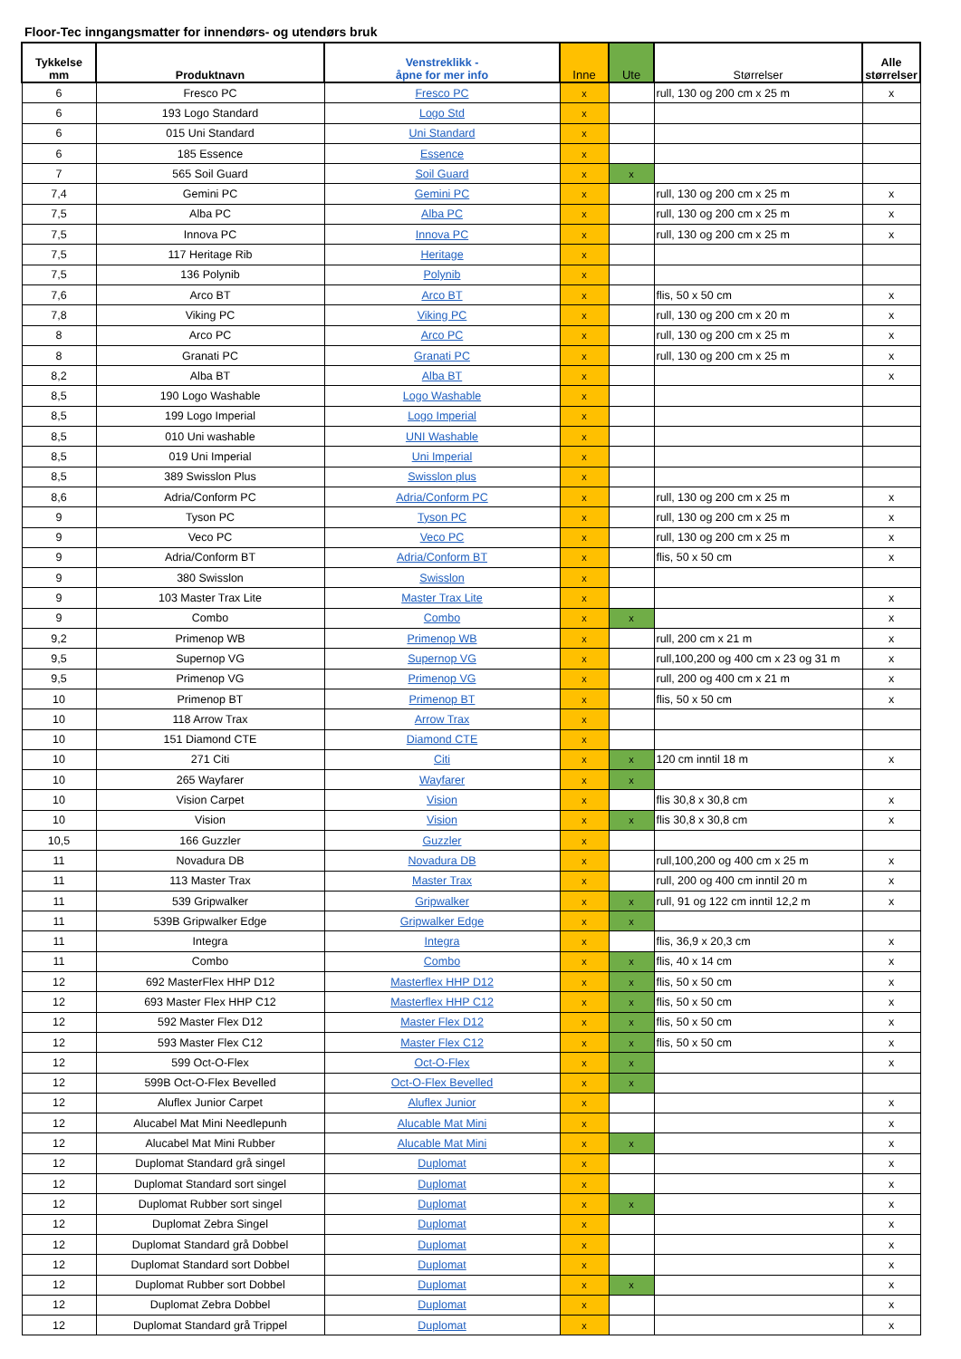Floor-Tec inngangsmatter for innendørs- og utendørs bruk
| Tykkelse mm | Produktnavn | Venstreklikk - åpne for mer info | Inne | Ute | Størrelser | Alle størrelser |
| --- | --- | --- | --- | --- | --- | --- |
| 6 | Fresco PC | Fresco PC | x | | rull, 130 og 200 cm x 25 m | x |
| 6 | 193 Logo Standard | Logo Std | x | | | |
| 6 | 015 Uni Standard | Uni Standard | x | | | |
| 6 | 185 Essence | Essence | x | | | |
| 7 | 565 Soil Guard | Soil Guard | x | x | | |
| 7,4 | Gemini PC | Gemini PC | x | | rull, 130 og 200 cm x 25 m | x |
| 7,5 | Alba PC | Alba PC | x | | rull, 130 og 200 cm x 25 m | x |
| 7,5 | Innova PC | Innova PC | x | | rull, 130 og 200 cm x 25 m | x |
| 7,5 | 117 Heritage Rib | Heritage | x | | | |
| 7,5 | 136 Polynib | Polynib | x | | | |
| 7,6 | Arco BT | Arco BT | x | | flis, 50 x 50 cm | x |
| 7,8 | Viking PC | Viking PC | x | | rull, 130 og 200 cm x 20 m | x |
| 8 | Arco PC | Arco PC | x | | rull, 130 og 200 cm x 25 m | x |
| 8 | Granati PC | Granati PC | x | | rull, 130 og 200 cm x 25 m | x |
| 8,2 | Alba BT | Alba BT | x | | | x |
| 8,5 | 190 Logo Washable | Logo Washable | x | | | |
| 8,5 | 199 Logo Imperial | Logo Imperial | x | | | |
| 8,5 | 010 Uni washable | UNI Washable | x | | | |
| 8,5 | 019 Uni Imperial | Uni Imperial | x | | | |
| 8,5 | 389 Swisslon Plus | Swisslon plus | x | | | |
| 8,6 | Adria/Conform PC | Adria/Conform PC | x | | rull, 130 og 200 cm x 25 m | x |
| 9 | Tyson PC | Tyson PC | x | | rull, 130 og 200 cm x 25 m | x |
| 9 | Veco PC | Veco PC | x | | rull, 130 og 200 cm x 25 m | x |
| 9 | Adria/Conform BT | Adria/Conform BT | x | | flis, 50 x 50 cm | x |
| 9 | 380 Swisslon | Swisslon | x | | | |
| 9 | 103 Master Trax Lite | Master Trax Lite | x | | | x |
| 9 | Combo | Combo | x | x | | x |
| 9,2 | Primenop WB | Primenop WB | x | | rull, 200 cm x 21 m | x |
| 9,5 | Supernop VG | Supernop VG | x | | rull,100,200 og 400 cm x 23 og 31 m | x |
| 9,5 | Primenop VG | Primenop VG | x | | rull, 200 og 400 cm x 21 m | x |
| 10 | Primenop BT | Primenop BT | x | | flis, 50 x 50 cm | x |
| 10 | 118 Arrow Trax | Arrow Trax | x | | | |
| 10 | 151 Diamond CTE | Diamond CTE | x | | | |
| 10 | 271 Citi | Citi | x | x | 120 cm inntil 18 m | x |
| 10 | 265 Wayfarer | Wayfarer | x | x | | |
| 10 | Vision Carpet | Vision | x | | flis 30,8 x 30,8 cm | x |
| 10 | Vision | Vision | x | x | flis 30,8 x 30,8 cm | x |
| 10,5 | 166 Guzzler | Guzzler | x | | | |
| 11 | Novadura DB | Novadura DB | x | | rull,100,200 og 400 cm x 25 m | x |
| 11 | 113 Master Trax | Master Trax | x | | rull, 200 og 400 cm inntil 20 m | x |
| 11 | 539 Gripwalker | Gripwalker | x | x | rull, 91 og 122 cm inntil 12,2 m | x |
| 11 | 539B Gripwalker Edge | Gripwalker Edge | x | x | | |
| 11 | Integra | Integra | x | | flis, 36,9 x 20,3 cm | x |
| 11 | Combo | Combo | x | x | flis, 40 x 14 cm | x |
| 12 | 692 MasterFlex HHP D12 | Masterflex HHP D12 | x | x | flis, 50 x 50 cm | x |
| 12 | 693 Master Flex HHP C12 | Masterflex HHP C12 | x | x | flis, 50 x 50 cm | x |
| 12 | 592 Master Flex D12 | Master Flex D12 | x | x | flis, 50 x 50 cm | x |
| 12 | 593 Master Flex C12 | Master Flex C12 | x | x | flis, 50 x 50 cm | x |
| 12 | 599 Oct-O-Flex | Oct-O-Flex | x | x | | x |
| 12 | 599B Oct-O-Flex Bevelled | Oct-O-Flex Bevelled | x | x | | |
| 12 | Aluflex Junior Carpet | Aluflex Junior | x | | | x |
| 12 | Alucabel Mat Mini Needlepunh | Alucable Mat Mini | x | | | x |
| 12 | Alucabel Mat Mini Rubber | Alucable Mat Mini | x | x | | x |
| 12 | Duplomat Standard grå singel | Duplomat | x | | | x |
| 12 | Duplomat Standard sort singel | Duplomat | x | | | x |
| 12 | Duplomat Rubber sort singel | Duplomat | x | x | | x |
| 12 | Duplomat Zebra Singel | Duplomat | x | | | x |
| 12 | Duplomat Standard grå Dobbel | Duplomat | x | | | x |
| 12 | Duplomat Standard sort Dobbel | Duplomat | x | | | x |
| 12 | Duplomat Rubber sort Dobbel | Duplomat | x | x | | x |
| 12 | Duplomat Zebra Dobbel | Duplomat | x | | | x |
| 12 | Duplomat Standard grå Trippel | Duplomat | x | | | x |